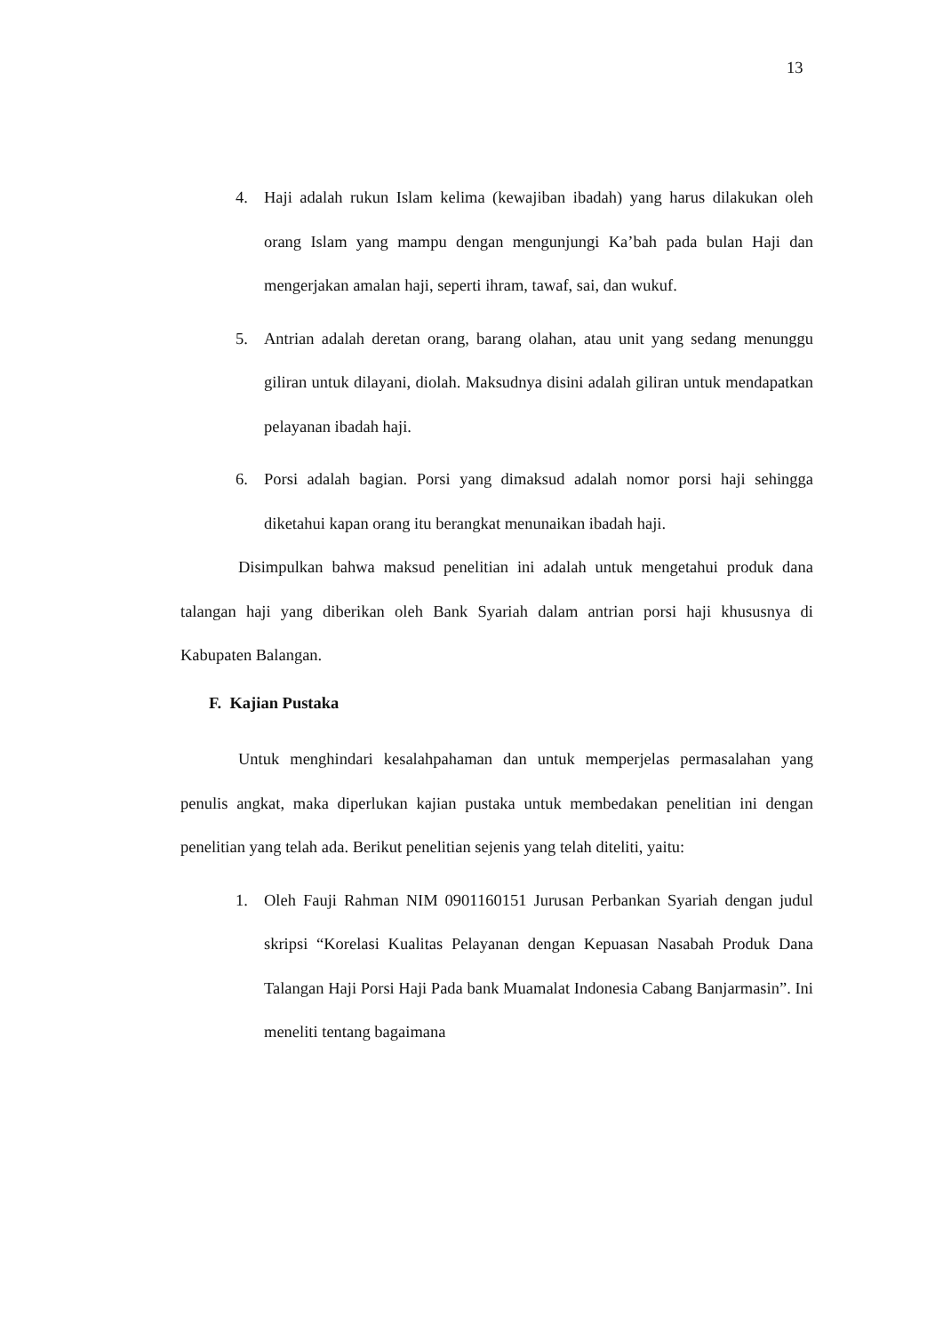13
4. Haji adalah rukun Islam kelima (kewajiban ibadah) yang harus dilakukan oleh orang Islam yang mampu dengan mengunjungi Ka’bah pada bulan Haji dan mengerjakan amalan haji, seperti ihram, tawaf, sai, dan wukuf.
5. Antrian adalah deretan orang, barang olahan, atau unit yang sedang menunggu giliran untuk dilayani, diolah. Maksudnya disini adalah giliran untuk mendapatkan pelayanan ibadah haji.
6. Porsi adalah bagian. Porsi yang dimaksud adalah nomor porsi haji sehingga diketahui kapan orang itu berangkat menunaikan ibadah haji.
Disimpulkan bahwa maksud penelitian ini adalah untuk mengetahui produk dana talangan haji yang diberikan oleh Bank Syariah dalam antrian porsi haji khususnya di Kabupaten Balangan.
F. Kajian Pustaka
Untuk menghindari kesalahpahaman dan untuk memperjelas permasalahan yang penulis angkat, maka diperlukan kajian pustaka untuk membedakan penelitian ini dengan penelitian yang telah ada. Berikut penelitian sejenis yang telah diteliti, yaitu:
1. Oleh Fauji Rahman NIM 0901160151 Jurusan Perbankan Syariah dengan judul skripsi “Korelasi Kualitas Pelayanan dengan Kepuasan Nasabah Produk Dana Talangan Haji Porsi Haji Pada bank Muamalat Indonesia Cabang Banjarmasin”. Ini meneliti tentang bagaimana